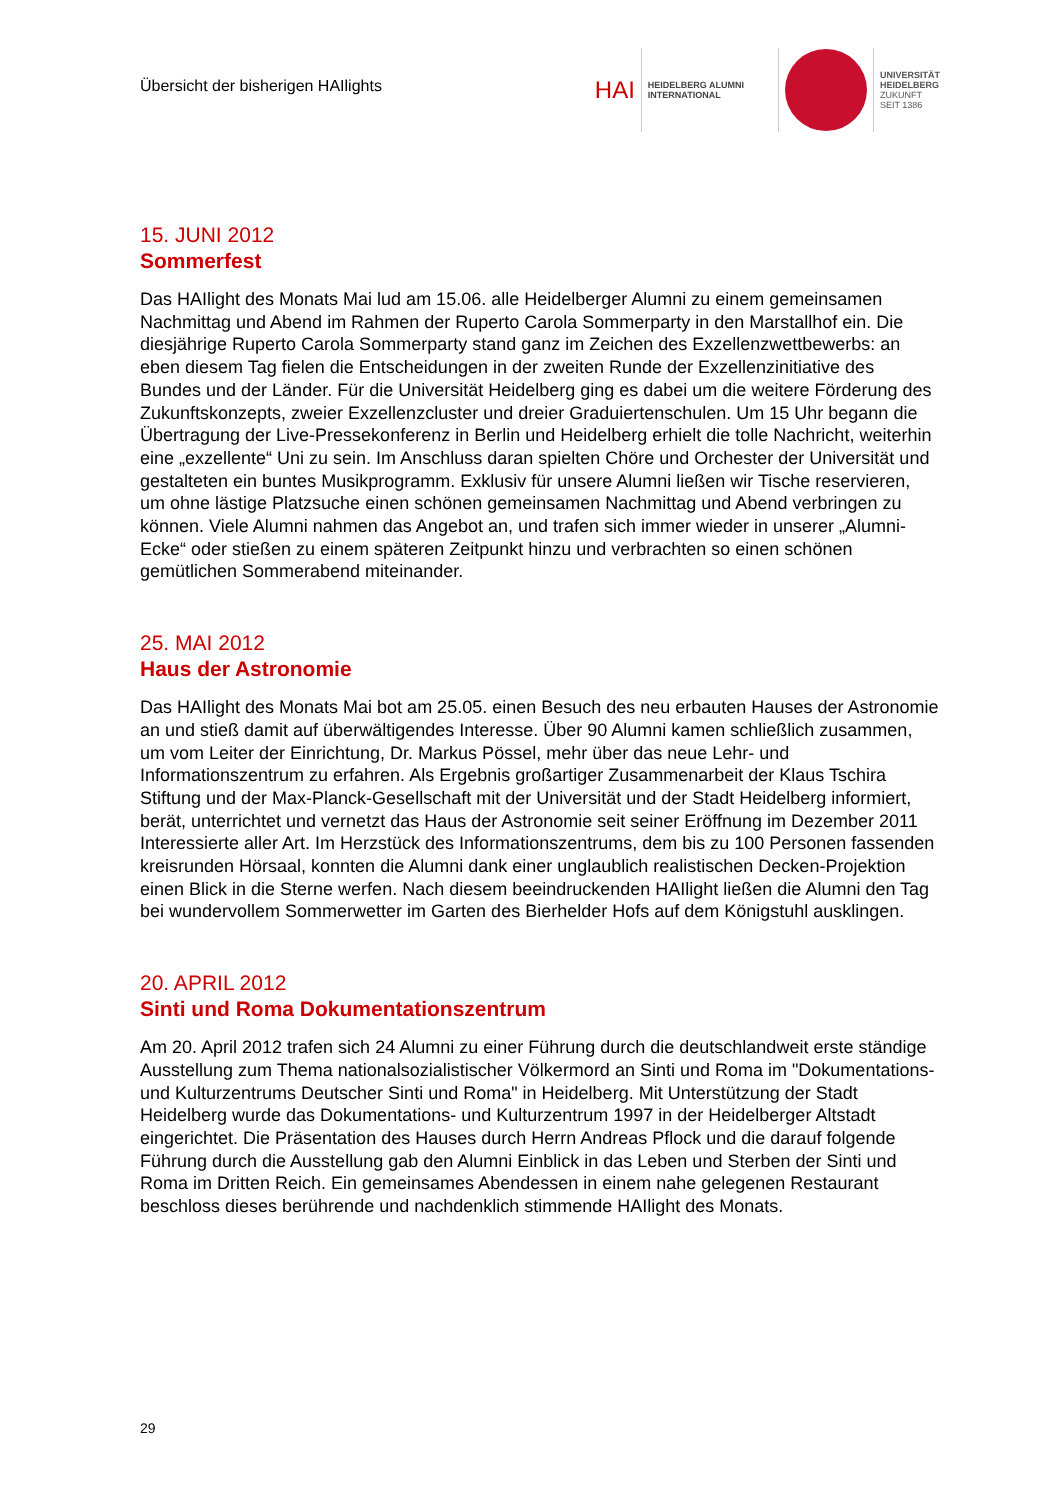Übersicht der bisherigen HAIlights
HAI
HEIDELBERG ALUMNI
INTERNATIONAL
UNIVERSITÄT
HEIDELBERG
ZUKUNFT
SEIT 1386
15. JUNI 2012
Sommerfest
Das HAIlight des Monats Mai lud am 15.06. alle Heidelberger Alumni zu einem gemeinsamen Nachmittag und Abend im Rahmen der Ruperto Carola Sommerparty in den Marstallhof ein. Die diesjährige Ruperto Carola Sommerparty stand ganz im Zeichen des Exzellenzwettbewerbs: an eben diesem Tag fielen die Entscheidungen in der zweiten Runde der Exzellenzinitiative des Bundes und der Länder. Für die Universität Heidelberg ging es dabei um die weitere Förderung des Zukunftskonzepts, zweier Exzellenzcluster und dreier Graduiertenschulen. Um 15 Uhr begann die Übertragung der Live-Pressekonferenz in Berlin und Heidelberg erhielt die tolle Nachricht, weiterhin eine „exzellente“ Uni zu sein. Im Anschluss daran spielten Chöre und Orchester der Universität und gestalteten ein buntes Musikprogramm. Exklusiv für unsere Alumni ließen wir Tische reservieren, um ohne lästige Platzsuche einen schönen gemeinsamen Nachmittag und Abend verbringen zu können. Viele Alumni nahmen das Angebot an, und trafen sich immer wieder in unserer „Alumni-Ecke“ oder stießen zu einem späteren Zeitpunkt hinzu und verbrachten so einen schönen gemütlichen Sommerabend miteinander.
25. MAI 2012
Haus der Astronomie
Das HAIlight des Monats Mai bot am 25.05. einen Besuch des neu erbauten Hauses der Astronomie an und stieß damit auf überwältigendes Interesse. Über 90 Alumni kamen schließlich zusammen, um vom Leiter der Einrichtung, Dr. Markus Pössel, mehr über das neue Lehr- und Informationszentrum zu erfahren. Als Ergebnis großartiger Zusammenarbeit der Klaus Tschira Stiftung und der Max-Planck-Gesellschaft mit der Universität und der Stadt Heidelberg informiert, berät, unterrichtet und vernetzt das Haus der Astronomie seit seiner Eröffnung im Dezember 2011 Interessierte aller Art. Im Herzstück des Informationszentrums, dem bis zu 100 Personen fassenden kreisrunden Hörsaal, konnten die Alumni dank einer unglaublich realistischen Decken-Projektion einen Blick in die Sterne werfen. Nach diesem beeindruckenden HAIlight ließen die Alumni den Tag bei wundervollem Sommerwetter im Garten des Bierhelder Hofs auf dem Königstuhl ausklingen.
20. APRIL 2012
Sinti und Roma Dokumentationszentrum
Am 20. April 2012 trafen sich 24 Alumni zu einer Führung durch die deutschlandweit erste ständige Ausstellung zum Thema nationalsozialistischer Völkermord an Sinti und Roma im "Dokumentations- und Kulturzentrums Deutscher Sinti und Roma" in Heidelberg. Mit Unterstützung der Stadt Heidelberg wurde das Dokumentations- und Kulturzentrum 1997 in der Heidelberger Altstadt eingerichtet. Die Präsentation des Hauses durch Herrn Andreas Pflock und die darauf folgende Führung durch die Ausstellung gab den Alumni Einblick in das Leben und Sterben der Sinti und Roma im Dritten Reich. Ein gemeinsames Abendessen in einem nahe gelegenen Restaurant beschloss dieses berührende und nachdenklich stimmende HAIlight des Monats.
29